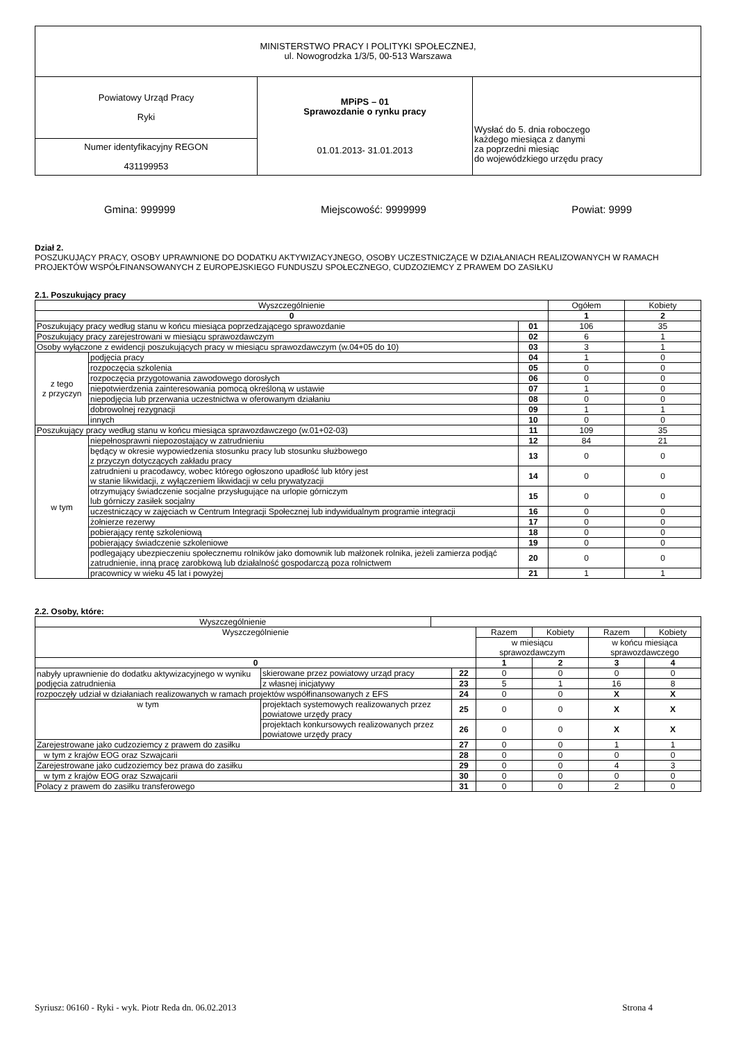| MINISTERSTWO PRACY I POLITYKI SPOŁECZNEJ, ul. Nowogrodzka 1/3/5, 00-513 Warszawa | | |
| Powiatowy Urząd Pracy Ryki | MPiPS – 01 Sprawozdanie o rynku pracy 01.01.2013- 31.01.2013 | Wysłać do 5. dnia roboczego każdego miesiąca z danymi za poprzedni miesiąc do wojewódzkiego urzędu pracy |
| Numer identyfikacyjny REGON 431199953 | | |
Gmina: 999999 Miejscowość: 9999999 Powiat: 9999
Dział 2.
POSZUKUJĄCY PRACY, OSOBY UPRAWNIONE DO DODATKU AKTYWIZACYJNEGO, OSOBY UCZESTNICZĄCE W DZIAŁANIACH REALIZOWANYCH W RAMACH PROJEKTÓW WSPÓŁFINANSOWANYCH Z EUROPEJSKIEGO FUNDUSZU SPOŁECZNEGO, CUDZOZIEMCY Z PRAWEM DO ZASIŁKU
2.1. Poszukujący pracy
| Wyszczególnienie | | | Ogółem | Kobiety |
| --- | --- | --- | --- | --- |
| 0 | | | 1 | 2 |
| Poszukujący pracy według stanu w końcu miesiąca poprzedzającego sprawozdanie | | 01 | 106 | 35 |
| Poszukujący pracy zarejestrowani w miesiącu sprawozdawczym | | 02 | 6 | 1 |
| Osoby wyłączone z ewidencji poszukujących pracy w miesiącu sprawozdawczym (w.04+05 do 10) | | 03 | 3 | 1 |
| z tego z przyczyn | podjęcia pracy | 04 | 1 | 0 |
| | rozpoczęcia szkolenia | 05 | 0 | 0 |
| | rozpoczęcia przygotowania zawodowego dorosłych | 06 | 0 | 0 |
| | niepotwierdzenia zainteresowania pomocą określoną w ustawie | 07 | 1 | 0 |
| | niepodjęcia lub przerwania uczestnictwa w oferowanym działaniu | 08 | 0 | 0 |
| | dobrowolnej rezygnacji | 09 | 1 | 1 |
| | innych | 10 | 0 | 0 |
| Poszukujący pracy według stanu w końcu miesiąca sprawozdawczego (w.01+02-03) | | 11 | 109 | 35 |
| w tym | niepełnosprawni niepozostający w zatrudnieniu | 12 | 84 | 21 |
| | będący w okresie wypowiedzenia stosunku pracy lub stosunku służbowego z przyczyn dotyczących zakładu pracy | 13 | 0 | 0 |
| | zatrudnieni u pracodawcy, wobec którego ogłoszono upadłość lub który jest w stanie likwidacji, z wyłączeniem likwidacji w celu prywatyzacji | 14 | 0 | 0 |
| | otrzymujący świadczenie socjalne przysługujące na urlopie górniczym lub górniczy zasiłek socjalny | 15 | 0 | 0 |
| | uczestniczący w zajęciach w Centrum Integracji Społecznej lub indywidualnym programie integracji | 16 | 0 | 0 |
| | żołnierze rezerwy | 17 | 0 | 0 |
| | pobierający rentę szkoleniową | 18 | 0 | 0 |
| | pobierający świadczenie szkoleniowe | 19 | 0 | 0 |
| | podlegający ubezpieczeniu społecznemu rolników jako domownik lub małżonek rolnika, jeżeli zamierza podjąć zatrudnienie, inną pracę zarobkową lub działalność gospodarczą poza rolnictwem | 20 | 0 | 0 |
| | pracownicy w wieku 45 lat i powyżej | 21 | 1 | 1 |
2.2. Osoby, które:
| Wyszczególnienie | |
| --- | --- |
| Wyszczególnienie | | | Razem | Kobiety | Razem | Kobiety |
| --- | --- | --- | --- | --- | --- | --- |
| | | | w miesiącu sprawozdawczym | | w końcu miesiąca sprawozdawczego | |
| 0 | | | 1 | 2 | 3 | 4 |
| nabyły uprawnienie do dodatku aktywizacyjnego w wyniku podjęcia zatrudnienia | skierowane przez powiatowy urząd pracy | 22 | 0 | 0 | 0 | 0 |
| | z własnej inicjatywy | 23 | 5 | 1 | 16 | 8 |
| rozpoczęły udział w działaniach realizowanych w ramach projektów współfinansowanych z EFS | | 24 | 0 | 0 | X | X |
| w tym | projektach systemowych realizowanych przez powiatowe urzędy pracy | 25 | 0 | 0 | X | X |
| | projektach konkursowych realizowanych przez powiatowe urzędy pracy | 26 | 0 | 0 | X | X |
| Zarejestrowane jako cudzoziemcy z prawem do zasiłku | | 27 | 0 | 0 | 1 | 1 |
| w tym z krajów EOG oraz Szwajcarii | | 28 | 0 | 0 | 0 | 0 |
| Zarejestrowane jako cudzoziemcy bez prawa do zasiłku | | 29 | 0 | 0 | 4 | 3 |
| w tym z krajów EOG oraz Szwajcarii | | 30 | 0 | 0 | 0 | 0 |
| Polacy z prawem do zasiłku transferowego | | 31 | 0 | 0 | 2 | 0 |
Syriusz: 06160 - Ryki - wyk. Piotr Reda dn. 06.02.2013 Strona 4